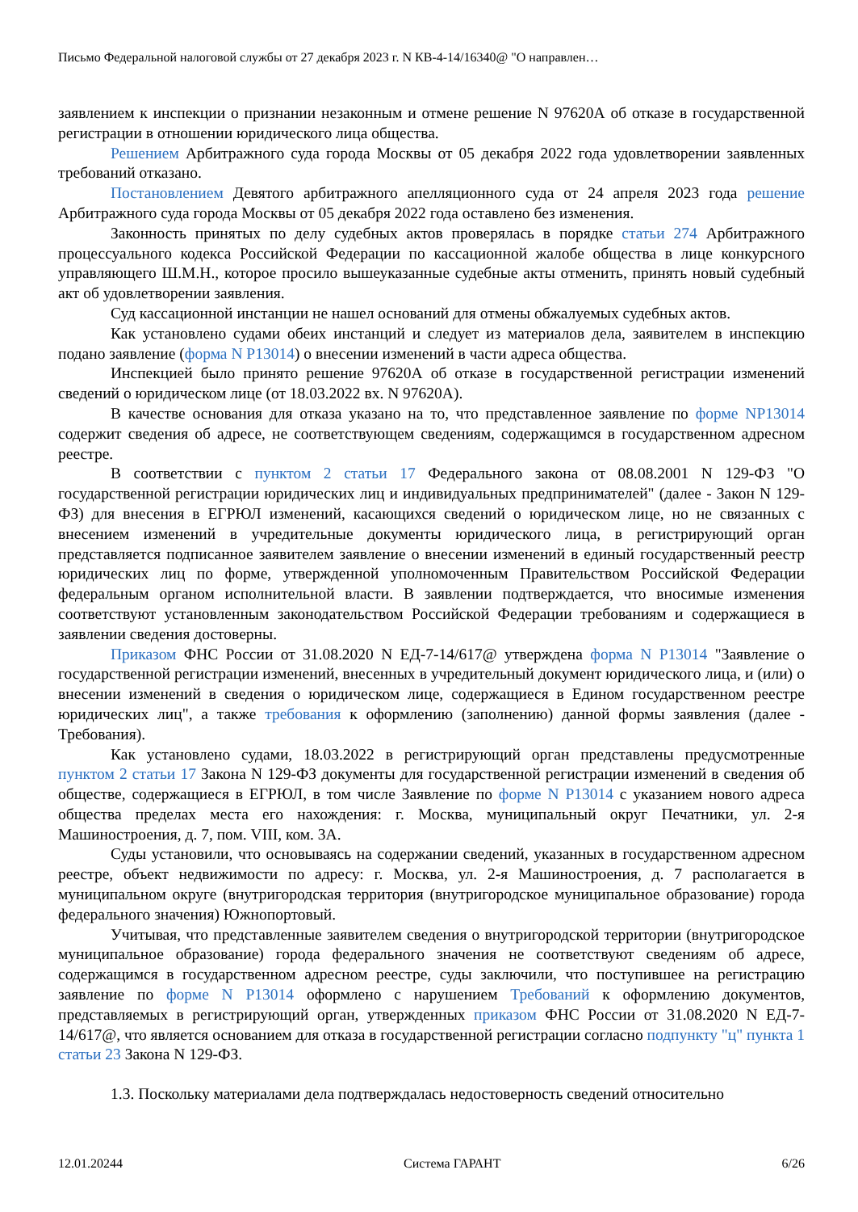Письмо Федеральной налоговой службы от 27 декабря 2023 г. N КВ-4-14/16340@ "О направлен…
заявлением к инспекции о признании незаконным и отмене решение N 97620А об отказе в государственной регистрации в отношении юридического лица общества.
Решением Арбитражного суда города Москвы от 05 декабря 2022 года удовлетворении заявленных требований отказано.
Постановлением Девятого арбитражного апелляционного суда от 24 апреля 2023 года решение Арбитражного суда города Москвы от 05 декабря 2022 года оставлено без изменения.
Законность принятых по делу судебных актов проверялась в порядке статьи 274 Арбитражного процессуального кодекса Российской Федерации по кассационной жалобе общества в лице конкурсного управляющего Ш.М.Н., которое просило вышеуказанные судебные акты отменить, принять новый судебный акт об удовлетворении заявления.
Суд кассационной инстанции не нашел оснований для отмены обжалуемых судебных актов.
Как установлено судами обеих инстанций и следует из материалов дела, заявителем в инспекцию подано заявление (форма N Р13014) о внесении изменений в части адреса общества.
Инспекцией было принято решение 97620А об отказе в государственной регистрации изменений сведений о юридическом лице (от 18.03.2022 вх. N 97620А).
В качестве основания для отказа указано на то, что представленное заявление по форме NР13014 содержит сведения об адресе, не соответствующем сведениям, содержащимся в государственном адресном реестре.
В соответствии с пунктом 2 статьи 17 Федерального закона от 08.08.2001 N 129-ФЗ "О государственной регистрации юридических лиц и индивидуальных предпринимателей" (далее - Закон N 129-ФЗ) для внесения в ЕГРЮЛ изменений, касающихся сведений о юридическом лице, но не связанных с внесением изменений в учредительные документы юридического лица, в регистрирующий орган представляется подписанное заявителем заявление о внесении изменений в единый государственный реестр юридических лиц по форме, утвержденной уполномоченным Правительством Российской Федерации федеральным органом исполнительной власти. В заявлении подтверждается, что вносимые изменения соответствуют установленным законодательством Российской Федерации требованиям и содержащиеся в заявлении сведения достоверны.
Приказом ФНС России от 31.08.2020 N ЕД-7-14/617@ утверждена форма N Р13014 "Заявление о государственной регистрации изменений, внесенных в учредительный документ юридического лица, и (или) о внесении изменений в сведения о юридическом лице, содержащиеся в Едином государственном реестре юридических лиц", а также требования к оформлению (заполнению) данной формы заявления (далее - Требования).
Как установлено судами, 18.03.2022 в регистрирующий орган представлены предусмотренные пунктом 2 статьи 17 Закона N 129-ФЗ документы для государственной регистрации изменений в сведения об обществе, содержащиеся в ЕГРЮЛ, в том числе Заявление по форме N Р13014 с указанием нового адреса общества пределах места его нахождения: г. Москва, муниципальный округ Печатники, ул. 2-я Машиностроения, д. 7, пом. VIII, ком. 3А.
Суды установили, что основываясь на содержании сведений, указанных в государственном адресном реестре, объект недвижимости по адресу: г. Москва, ул. 2-я Машиностроения, д. 7 располагается в муниципальном округе (внутригородская территория (внутригородское муниципальное образование) города федерального значения) Южнопортовый.
Учитывая, что представленные заявителем сведения о внутригородской территории (внутригородское муниципальное образование) города федерального значения не соответствуют сведениям об адресе, содержащимся в государственном адресном реестре, суды заключили, что поступившее на регистрацию заявление по форме N Р13014 оформлено с нарушением Требований к оформлению документов, представляемых в регистрирующий орган, утвержденных приказом ФНС России от 31.08.2020 N ЕД-7-14/617@, что является основанием для отказа в государственной регистрации согласно подпункту "ц" пункта 1 статьи 23 Закона N 129-ФЗ.
1.3. Поскольку материалами дела подтверждалась недостоверность сведений относительно
12.01.20244 Система ГАРАНТ 6/26